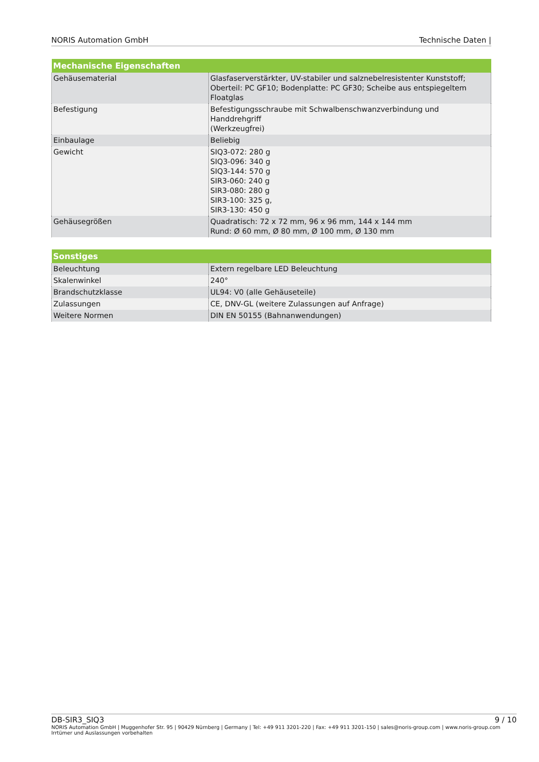NORIS Automation GmbH Technische Daten |
| Mechanische Eigenschaften | |
| --- | --- |
| Gehäusematerial | Glasfaserverstärkter, UV-stabiler und salznebelresistenter Kunststoff; Oberteil: PC GF10; Bodenplatte: PC GF30; Scheibe aus entspiegeltem Floatglas |
| Befestigung | Befestigungsschraube mit Schwalbenschwanzverbindung und Handdrehgriff (Werkzeugfrei) |
| Einbaulage | Beliebig |
| Gewicht | SIQ3-072: 280 g SIQ3-096: 340 g SIQ3-144: 570 g SIR3-060: 240 g SIR3-080: 280 g SIR3-100: 325 g, SIR3-130: 450 g |
| Gehäusegrößen | Quadratisch: 72 x 72 mm, 96 x 96 mm, 144 x 144 mm Rund: Ø 60 mm, Ø 80 mm, Ø 100 mm, Ø 130 mm |
| Sonstiges | |
| --- | --- |
| Beleuchtung | Extern regelbare LED Beleuchtung |
| Skalenwinkel | 240° |
| Brandschutzklasse | UL94: V0 (alle Gehäuseteile) |
| Zulassungen | CE, DNV-GL (weitere Zulassungen auf Anfrage) |
| Weitere Normen | DIN EN 50155 (Bahnanwendungen) |
DB-SIR3_SIQ3 9 / 10
NORIS Automation GmbH | Muggenhofer Str. 95 | 90429 Nürnberg | Germany | Tel: +49 911 3201-220 | Fax: +49 911 3201-150 | sales@noris-group.com | www.noris-group.com
Irrtümer und Auslassungen vorbehalten